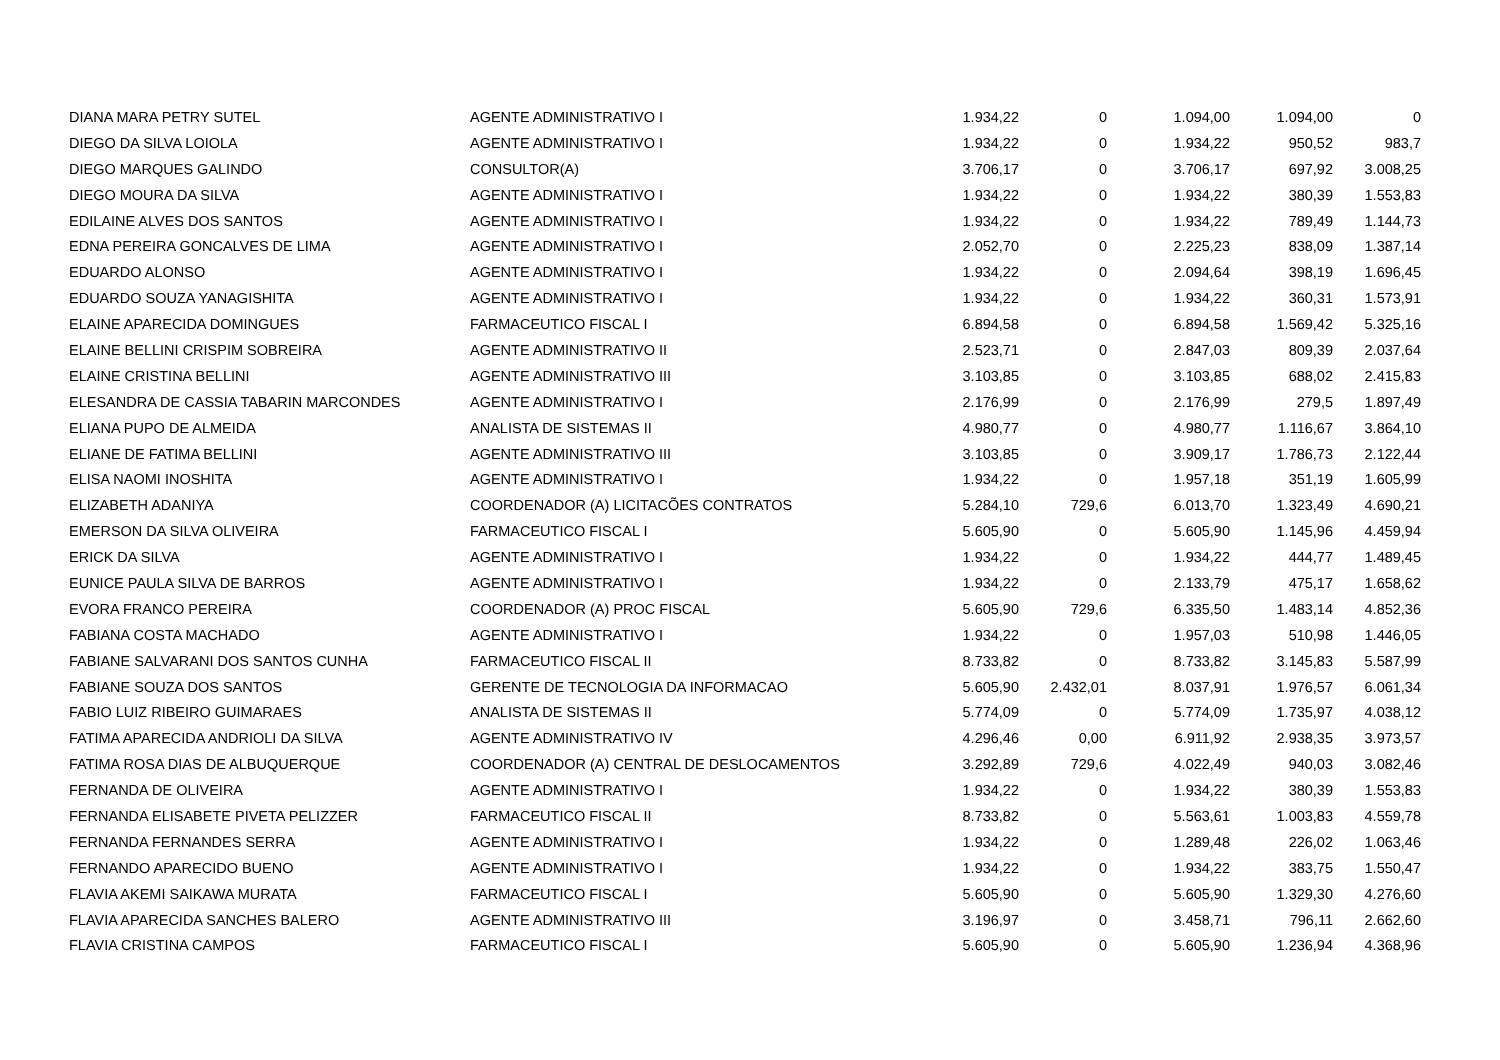| DIANA MARA PETRY SUTEL | AGENTE ADMINISTRATIVO I | 1.934,22 | 0 | 1.094,00 | 1.094,00 | 0 |
| DIEGO DA SILVA LOIOLA | AGENTE ADMINISTRATIVO I | 1.934,22 | 0 | 1.934,22 | 950,52 | 983,7 |
| DIEGO MARQUES GALINDO | CONSULTOR(A) | 3.706,17 | 0 | 3.706,17 | 697,92 | 3.008,25 |
| DIEGO MOURA DA SILVA | AGENTE ADMINISTRATIVO I | 1.934,22 | 0 | 1.934,22 | 380,39 | 1.553,83 |
| EDILAINE ALVES DOS SANTOS | AGENTE ADMINISTRATIVO I | 1.934,22 | 0 | 1.934,22 | 789,49 | 1.144,73 |
| EDNA PEREIRA GONCALVES DE LIMA | AGENTE ADMINISTRATIVO I | 2.052,70 | 0 | 2.225,23 | 838,09 | 1.387,14 |
| EDUARDO ALONSO | AGENTE ADMINISTRATIVO I | 1.934,22 | 0 | 2.094,64 | 398,19 | 1.696,45 |
| EDUARDO SOUZA YANAGISHITA | AGENTE ADMINISTRATIVO I | 1.934,22 | 0 | 1.934,22 | 360,31 | 1.573,91 |
| ELAINE APARECIDA DOMINGUES | FARMACEUTICO FISCAL I | 6.894,58 | 0 | 6.894,58 | 1.569,42 | 5.325,16 |
| ELAINE BELLINI CRISPIM SOBREIRA | AGENTE ADMINISTRATIVO II | 2.523,71 | 0 | 2.847,03 | 809,39 | 2.037,64 |
| ELAINE CRISTINA BELLINI | AGENTE ADMINISTRATIVO III | 3.103,85 | 0 | 3.103,85 | 688,02 | 2.415,83 |
| ELESANDRA DE CASSIA TABARIN MARCONDES | AGENTE ADMINISTRATIVO I | 2.176,99 | 0 | 2.176,99 | 279,5 | 1.897,49 |
| ELIANA PUPO DE ALMEIDA | ANALISTA DE SISTEMAS II | 4.980,77 | 0 | 4.980,77 | 1.116,67 | 3.864,10 |
| ELIANE DE FATIMA BELLINI | AGENTE ADMINISTRATIVO III | 3.103,85 | 0 | 3.909,17 | 1.786,73 | 2.122,44 |
| ELISA NAOMI INOSHITA | AGENTE ADMINISTRATIVO I | 1.934,22 | 0 | 1.957,18 | 351,19 | 1.605,99 |
| ELIZABETH ADANIYA | COORDENADOR (A) LICITACÕES CONTRATOS | 5.284,10 | 729,6 | 6.013,70 | 1.323,49 | 4.690,21 |
| EMERSON DA SILVA OLIVEIRA | FARMACEUTICO FISCAL I | 5.605,90 | 0 | 5.605,90 | 1.145,96 | 4.459,94 |
| ERICK DA SILVA | AGENTE ADMINISTRATIVO I | 1.934,22 | 0 | 1.934,22 | 444,77 | 1.489,45 |
| EUNICE PAULA SILVA DE BARROS | AGENTE ADMINISTRATIVO I | 1.934,22 | 0 | 2.133,79 | 475,17 | 1.658,62 |
| EVORA FRANCO PEREIRA | COORDENADOR (A) PROC FISCAL | 5.605,90 | 729,6 | 6.335,50 | 1.483,14 | 4.852,36 |
| FABIANA COSTA MACHADO | AGENTE ADMINISTRATIVO I | 1.934,22 | 0 | 1.957,03 | 510,98 | 1.446,05 |
| FABIANE SALVARANI DOS SANTOS CUNHA | FARMACEUTICO FISCAL II | 8.733,82 | 0 | 8.733,82 | 3.145,83 | 5.587,99 |
| FABIANE SOUZA DOS SANTOS | GERENTE DE TECNOLOGIA DA INFORMACAO | 5.605,90 | 2.432,01 | 8.037,91 | 1.976,57 | 6.061,34 |
| FABIO LUIZ RIBEIRO GUIMARAES | ANALISTA DE SISTEMAS II | 5.774,09 | 0 | 5.774,09 | 1.735,97 | 4.038,12 |
| FATIMA APARECIDA ANDRIOLI DA SILVA | AGENTE ADMINISTRATIVO IV | 4.296,46 | 0,00 | 6.911,92 | 2.938,35 | 3.973,57 |
| FATIMA ROSA DIAS DE ALBUQUERQUE | COORDENADOR (A) CENTRAL DE DESLOCAMENTOS | 3.292,89 | 729,6 | 4.022,49 | 940,03 | 3.082,46 |
| FERNANDA DE OLIVEIRA | AGENTE ADMINISTRATIVO I | 1.934,22 | 0 | 1.934,22 | 380,39 | 1.553,83 |
| FERNANDA ELISABETE PIVETA PELIZZER | FARMACEUTICO FISCAL II | 8.733,82 | 0 | 5.563,61 | 1.003,83 | 4.559,78 |
| FERNANDA FERNANDES SERRA | AGENTE ADMINISTRATIVO I | 1.934,22 | 0 | 1.289,48 | 226,02 | 1.063,46 |
| FERNANDO APARECIDO BUENO | AGENTE ADMINISTRATIVO I | 1.934,22 | 0 | 1.934,22 | 383,75 | 1.550,47 |
| FLAVIA AKEMI SAIKAWA MURATA | FARMACEUTICO FISCAL I | 5.605,90 | 0 | 5.605,90 | 1.329,30 | 4.276,60 |
| FLAVIA APARECIDA SANCHES BALERO | AGENTE ADMINISTRATIVO III | 3.196,97 | 0 | 3.458,71 | 796,11 | 2.662,60 |
| FLAVIA CRISTINA CAMPOS | FARMACEUTICO FISCAL I | 5.605,90 | 0 | 5.605,90 | 1.236,94 | 4.368,96 |